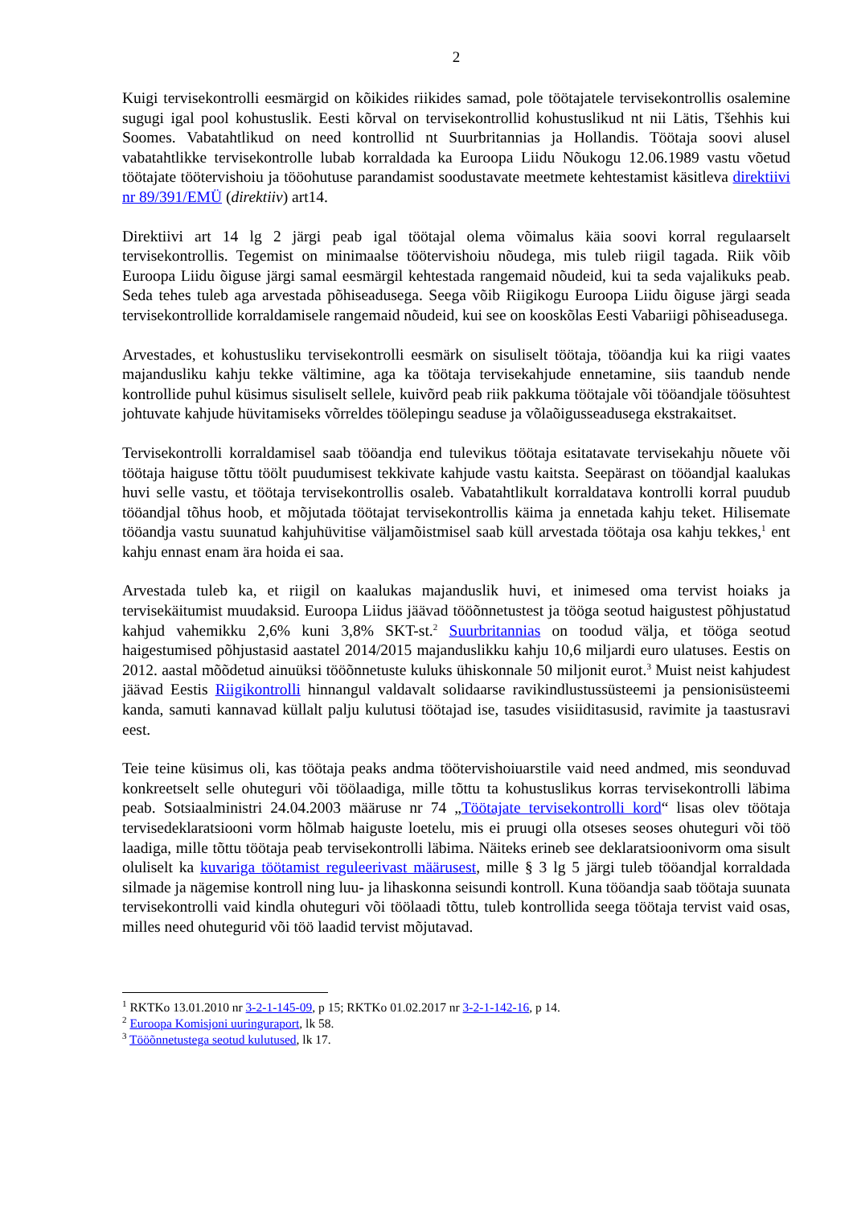2
Kuigi tervisekontrolli eesmärgid on kõikides riikides samad, pole töötajatele tervisekontrollis osalemine sugugi igal pool kohustuslik. Eesti kõrval on tervisekontrollid kohustuslikud nt nii Lätis, Tšehhis kui Soomes. Vabatahtlikud on need kontrollid nt Suurbritannias ja Hollandis. Töötaja soovi alusel vabatahtlikke tervisekontrolle lubab korraldada ka Euroopa Liidu Nõukogu 12.06.1989 vastu võetud töötajate töötervishoiu ja tööohutuse parandamist soodustavate meetmete kehtestamist käsitleva direktiivi nr 89/391/EMÜ (direktiiv) art14.
Direktiivi art 14 lg 2 järgi peab igal töötajal olema võimalus käia soovi korral regulaarselt tervisekontrollis. Tegemist on minimaalse töötervishoiu nõudega, mis tuleb riigil tagada. Riik võib Euroopa Liidu õiguse järgi samal eesmärgil kehtestada rangemaid nõudeid, kui ta seda vajalikuks peab. Seda tehes tuleb aga arvestada põhiseadusega. Seega võib Riigikogu Euroopa Liidu õiguse järgi seada tervisekontrollide korraldamisele rangemaid nõudeid, kui see on kooskõlas Eesti Vabariigi põhiseadusega.
Arvestades, et kohustusliku tervisekontrolli eesmärk on sisuliselt töötaja, tööandja kui ka riigi vaates majandusliku kahju tekke vältimine, aga ka töötaja tervisekahjude ennetamine, siis taandub nende kontrollide puhul küsimus sisuliselt sellele, kuivõrd peab riik pakkuma töötajale või tööandjale töösuhtest johtuvate kahjude hüvitamiseks võrreldes töölepingu seaduse ja võlaõigusseadusega ekstrakaitset.
Tervisekontrolli korraldamisel saab tööandja end tulevikus töötaja esitatavate tervisekahju nõuete või töötaja haiguse tõttu töölt puudumisest tekkivate kahjude vastu kaitsta. Seepärast on tööandjal kaalukas huvi selle vastu, et töötaja tervisekontrollis osaleb. Vabatahtlikult korraldatava kontrolli korral puudub tööandjal tõhus hoob, et mõjutada töötajat tervisekontrollis käima ja ennetada kahju teket. Hilisemate tööandja vastu suunatud kahjuhüvitise väljamõistmisel saab küll arvestada töötaja osa kahju tekkes,<sup>1</sup> ent kahju ennast enam ära hoida ei saa.
Arvestada tuleb ka, et riigil on kaalukas majanduslik huvi, et inimesed oma tervist hoiaks ja tervisekäitumist muudaksid. Euroopa Liidus jäävad tööõnnetustest ja tööga seotud haigustest põhjustatud kahjud vahemikku 2,6% kuni 3,8% SKT-st.<sup>2</sup> Suurbritannias on toodud välja, et tööga seotud haigestumised põhjustasid aastatel 2014/2015 majanduslikku kahju 10,6 miljardi euro ulatuses. Eestis on 2012. aastal mõõdetud ainuüksi tööõnnetuste kuluks ühiskonnale 50 miljonit eurot.<sup>3</sup> Muist neist kahjudest jäävad Eestis Riigikontrolli hinnangul valdavalt solidaarse ravikindlustussüsteemi ja pensionisüsteemi kanda, samuti kannavad küllalt palju kulutusi töötajad ise, tasudes visiiditasusid, ravimite ja taastusravi eest.
Teie teine küsimus oli, kas töötaja peaks andma töötervishoiuarstile vaid need andmed, mis seonduvad konkreetselt selle ohuteguri või töölaadiga, mille tõttu ta kohustuslikus korras tervisekontrolli läbima peab. Sotsiaalministri 24.04.2003 määruse nr 74 „Töötajate tervisekontrolli kord“ lisas olev töötaja tervisedeklaratsiooni vorm hõlmab haiguste loetelu, mis ei pruugi olla otseses seoses ohuteguri või töö laadiga, mille tõttu töötaja peab tervisekontrolli läbima. Näiteks erineb see deklaratsioonivorm oma sisult oluliselt ka kuvariga töötamist reguleerivast määrusest, mille § 3 lg 5 järgi tuleb tööandjal korraldada silmade ja nägemise kontroll ning luu- ja lihaskonna seisundi kontroll. Kuna tööandja saab töötaja suunata tervisekontrolli vaid kindla ohuteguri või töölaadi tõttu, tuleb kontrollida seega töötaja tervist vaid osas, milles need ohutegurid või töö laadid tervist mõjutavad.
<sup>1</sup> RKTKo 13.01.2010 nr 3-2-1-145-09, p 15; RKTKo 01.02.2017 nr 3-2-1-142-16, p 14.
<sup>2</sup> Euroopa Komisjoni uuringuraport, lk 58.
<sup>3</sup> Tööõnnetustega seotud kulutused, lk 17.